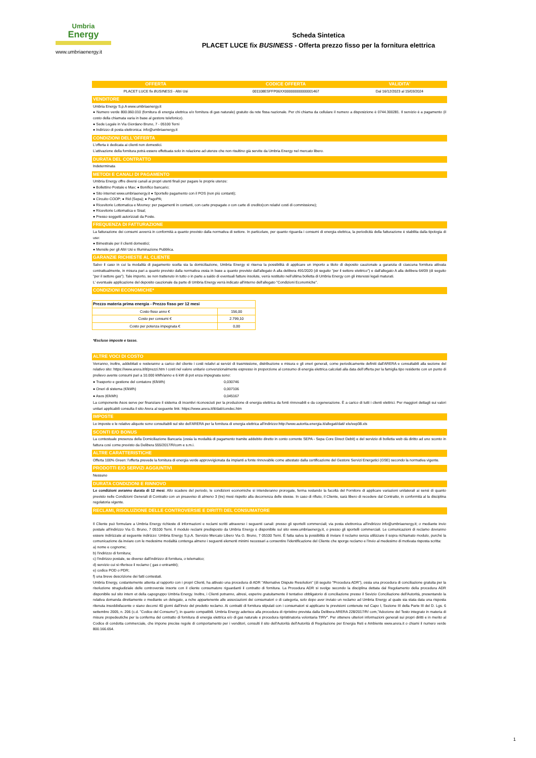Umbria
Energy
www.umbriaenergy.it
Scheda Sintetica
PLACET LUCE fix BUSINESS - Offerta prezzo fisso per la fornitura elettrica
| OFFERTA | CODICE OFFERTA | VALIDITA' |
| --- | --- | --- |
| PLACET LUCE fix BUSINESS - Altri Usi | 001108ESFFP06XX00000000000001467 | Dal 16/12/2023 al 15/03/2024 |
VENDITORE
Umbria Energy S.p.A www.umbriaenergy.it
● Numero verde 800.060.010 (fornitura di energia elettrica e/o fornitura di gas naturale) gratuito da rete fissa nazionale. Per chi chiama da cellulare il numero a disposizione è 0744.300281. Il servizio è a pagamento (il costo della chiamata varia in base al gestore telefonico).
● Sede Legale in Via Giordano Bruno, 7 - 05100 Terni
● Indirizzo di posta elettronica: info@umbriaenergy.it
CONDIZIONI DELL'OFFERTA
L'offerta è dedicata ai clienti non domestici.
L'attivazione della fornitura potrà essere effettuata solo in relazione ad utenze che non risultino già servite da Umbria Energy nel mercato libero.
DURATA DEL CONTRATTO
Indeterminata
METODI E CANALI DI PAGAMENTO
Umbria Energy offre diversi canali ai propri utenti finali per pagare le proprie utenze:
● Bollettino Postale e Mav; ● Bonifico bancario;
● Sito internet www.umbriaenergy.it ● Sportello pagamento con il POS (non più contanti);
● Circuito COOP; ● Rid (Sepa); ● PagoPA;
● Ricevitorie Lottomatica e Mooney: per pagamenti in contanti, con carte prepagate o con carte di credito(con relativi costi di commissione);
● Ricevitorie Lottomatica e Sisal;
● Presso soggetti autorizzati da Poste.
FREQUENZA DI FATTURAZIONE
La fatturazione dei consumi avverrà in conformità a quanto previsto dalla normativa di settore. In particolare, per quanto riguarda i consumi di energia elettrica, la periodicità della fatturazione è stabilita dalla tipologia di uso:
● Bimestrale per il clienti domestici;
● Mensile per gli Altri Usi e Illuminazione Pubblica.
GARANZIE RICHIESTE AL CLIENTE
Salvo il caso in cui la modalità di pagamento scelta sia la domiciliazione, Umbria Energy si riserva la possibilità di applicare un importo a titolo di deposito cauzionale a garanzia di ciascuna fornitura attivata contrattualmente, in misura pari a quanto previsto dalla normativa ossia in base a quanto previsto dall'allegato A alla delibera 491/2020 (di seguito "per il settore elettrico") e dall'allegato A alla delibera 64/09 (di seguito "per il settore gas"). Tale importo, se non trattenuto in tutto o in parte a saldo di eventuali fatture insolute, verrà restituito nell'ultima bolletta di Umbria Energy con gli interessi legali maturati.
L' eventuale applicazione del deposito cauzionale da parte di Umbria Energy verrà indicato all'interno dell'allegato "Condizioni Economiche".
CONDIZIONI ECONOMICHE*
| Prezzo materia prima energia - Prezzo fisso per 12 mesi | |
| Costo fisso anno € | 156,00 |
| Costo per consumi € | 2.799,10 |
| Costo per potenza impegnata € | 0,00 |
*Escluse imposte e tasse.
ALTRE VOCI DI COSTO
Verranno, inoltre, addebitati e resteranno a carico del cliente i costi relativi ai servizi di trasmissione, distribuzione e misura e gli oneri generali, come periodicamente definiti dall'ARERA e consultabili alla sezione del relativo sito: https://www.arera.it/it/prezzi.htm I costi nel valore unitario convenzionalmente espresso in proporzione al consumo di energia elettrica calcolati alla data dell'offerta per la famiglia tipo residente con un punto di prelievo avente consumi pari a 10.000 kWh/anno e 6 kW di pot enza impegnata sono:
| ● Trasporto e gestione del contatore (€/kWh) | 0,030746 |
| ● Oneri di sistema (€/kWh) | 0,007106 |
| ● Asos (€/kWh) | 0,045167 |
La componente Asos serve per finanziare il sistema di incentivi riconosciuti per la produzione di energia elettrica da fonti rinnovabili e da cogenerazione. È a carico di tutti i clienti elettrici. Per maggiori dettagli sui valori unitari applicabili consulta il sito Arera al seguente link: https://www.arera.it/it/dati/condec.htm
IMPOSTE
Le imposte e le relative aliquote sono consultabili sul sito dell'ARERA per la fornitura di energia elettrica all'indirizzo:http://www.autorita.energia.it/allegati/dati/ ele/eep38.xls
SCONTI E/O BONUS
La contestuale presenza della Domiciliazione Bancaria (ossia la modalità di pagamento tramite addebito diretto in conto corrente SEPA - Sepa Core Direct Debit) e del servizio di bolletta web dà diritto ad uno sconto in fattura così come previsto da Delibera 555/2017/R/com e s.m.i.
ALTRE CARATTERISTICHE
Offerta 100% Green: l'offerta prevede la fornitura di energia verde approvvigionata da impianti a fonte rinnovabile come attestato dalla certificazione del Gestore Servizi Energetici (GSE) secondo la normativa vigente.
PRODOTTI E/O SERVIZI AGGIUNTIVI
Nessuno
DURATA CONDIZIONI E RINNOVO
Le condizioni avranno durata di 12 mesi. Allo scadere del periodo, le condizioni economiche si intenderanno prorogate, ferma restando la facoltà del Fornitore di applicare variazioni unilaterali ai sensi di quanto previsto nelle Condizioni Generali di Contratto con un preavviso di almeno 3 (tre) mesi rispetto alla decorrenza delle stesse. In caso di rifiuto, il Cliente, sarà libero di recedere dal Contratto, in conformità al la disciplina regolatoria vigente.
RECLAMI, RISOLUZIONE DELLE CONTROVERSIE E DIRITTI DEL CONSUMATORE
Il Cliente può formulare a Umbria Energy richieste di informazioni e reclami scritti attraverso i seguenti canali: presso gli sportelli commerciali; via posta elettronica all'indirizzo info@umbriaenergy.it; o mediante invio postale all'indirizzo Via G. Bruno, 7 05100 Terni. Il modulo reclami predisposto da Umbria Energy è disponibile sul sito www.umbriaenergy.it, o presso gli sportelli commerciali. Le comunicazioni di reclamo dovranno essere indirizzate al seguente indirizzo: Umbria Energy S.p.A. Servizio Mercato Libero Via G. Bruno, 7 05100 Terni. È fatta salva la possibilità di inviare il reclamo senza utilizzare il sopra richiamato modulo, purché la comunicazione da inviare con le medesime modalità contenga almeno i seguenti elementi minimi necessari a consentire l'identificazione del Cliente che sporge reclamo e l'invio al medesimo di motivata risposta scritta:
a) nome e cognome;
b) l'indirizzo di fornitura;
c) l'indirizzo postale, se diverso dall'indirizzo di fornitura, o telematico;
d) servizio cui si riferisce il reclamo ( gas o entrambi);
e) codice POD o PDR;
f) una breve descrizione dei fatti contestati.
Umbria Energy, costantemente attenta al rapporto con i propri Clienti, ha attivato una procedura di ADR "Alternative Dispute Resolution" (di seguito "Procedura ADR"), ossia una procedura di conciliazione gratuita per la risoluzione stragiudiziale delle controversie insorte con il cliente consumatore riguardanti il contratto di fornitura. La Procedura ADR si svolge secondo la disciplina dettata dal Regolamento della procedura ADR disponibile sul sito intern et della capogruppo Umbria Energy. Inoltre, i Clienti potranno, altresì, esperire gratuitamente il tentativo obbligatorio di conciliazione presso il Sevizio Conciliazione dell'Autorità, presentando la relativa domanda direttamente o mediante un delegato, a nche appartenente alle associazioni dei consumatori o di categoria, solo dopo aver inviato un reclamo ad Umbria Energy al quale sia stata data una risposta ritenuta insoddisfacente o siano decorsi 40 giorni dall'invio del predetto reclamo. Ai contratti di fornitura stipulati con i consumatori si applicano le previsioni contenute nel Capo I, Sezione III della Parte III del D. Lgs. 6 settembre 2005, n. 206 (c.d. "Codice del Consumo"), in quanto compatibili. Umbria Energy aderisce alla procedura di ripristino prevista dalla Delibera ARERA 228/2017/R/ com,"Adozione del Testo integrato in materia di misure propedeutiche per la conferma del contratto di fornitura di energia elettrica e/o di gas naturale e procedura ripristinatoria volontaria TIRV". Per ottenere ulteriori informazioni generali sui propri diritti e in merito al Codice di condotta commerciale, che impone precise regole di comportamento per i venditori, consulti il sito dell'Autorità dell'Autorità di Regolazione per Energia Reti e Ambiente www.arera.it o chiami il numero verde 800.166.654.
1